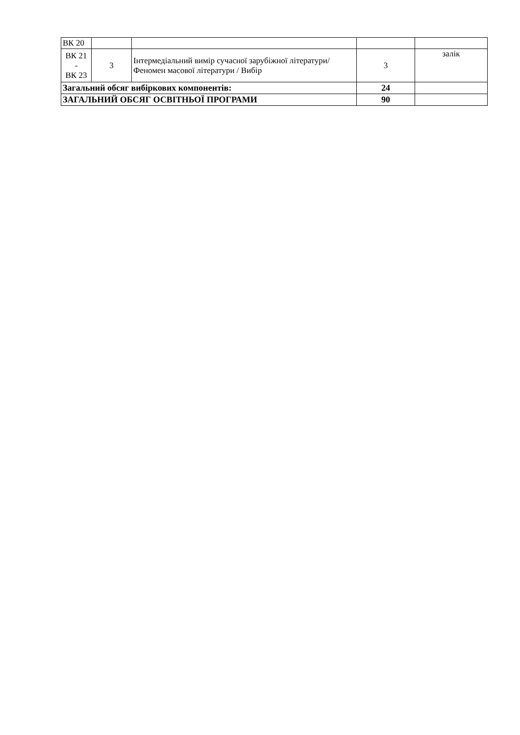| ВК 20 | | | | |
| ВК 21 - ВК 23 | 3 | Інтермедіальний вимір сучасної зарубіжної літератури/ Феномен масової літератури / Вибір | 3 | залік |
| Загальний обсяг вибіркових компонентів: | | | 24 | |
| ЗАГАЛЬНИЙ ОБСЯГ ОСВІТНЬОЇ ПРОГРАМИ | | | 90 | |